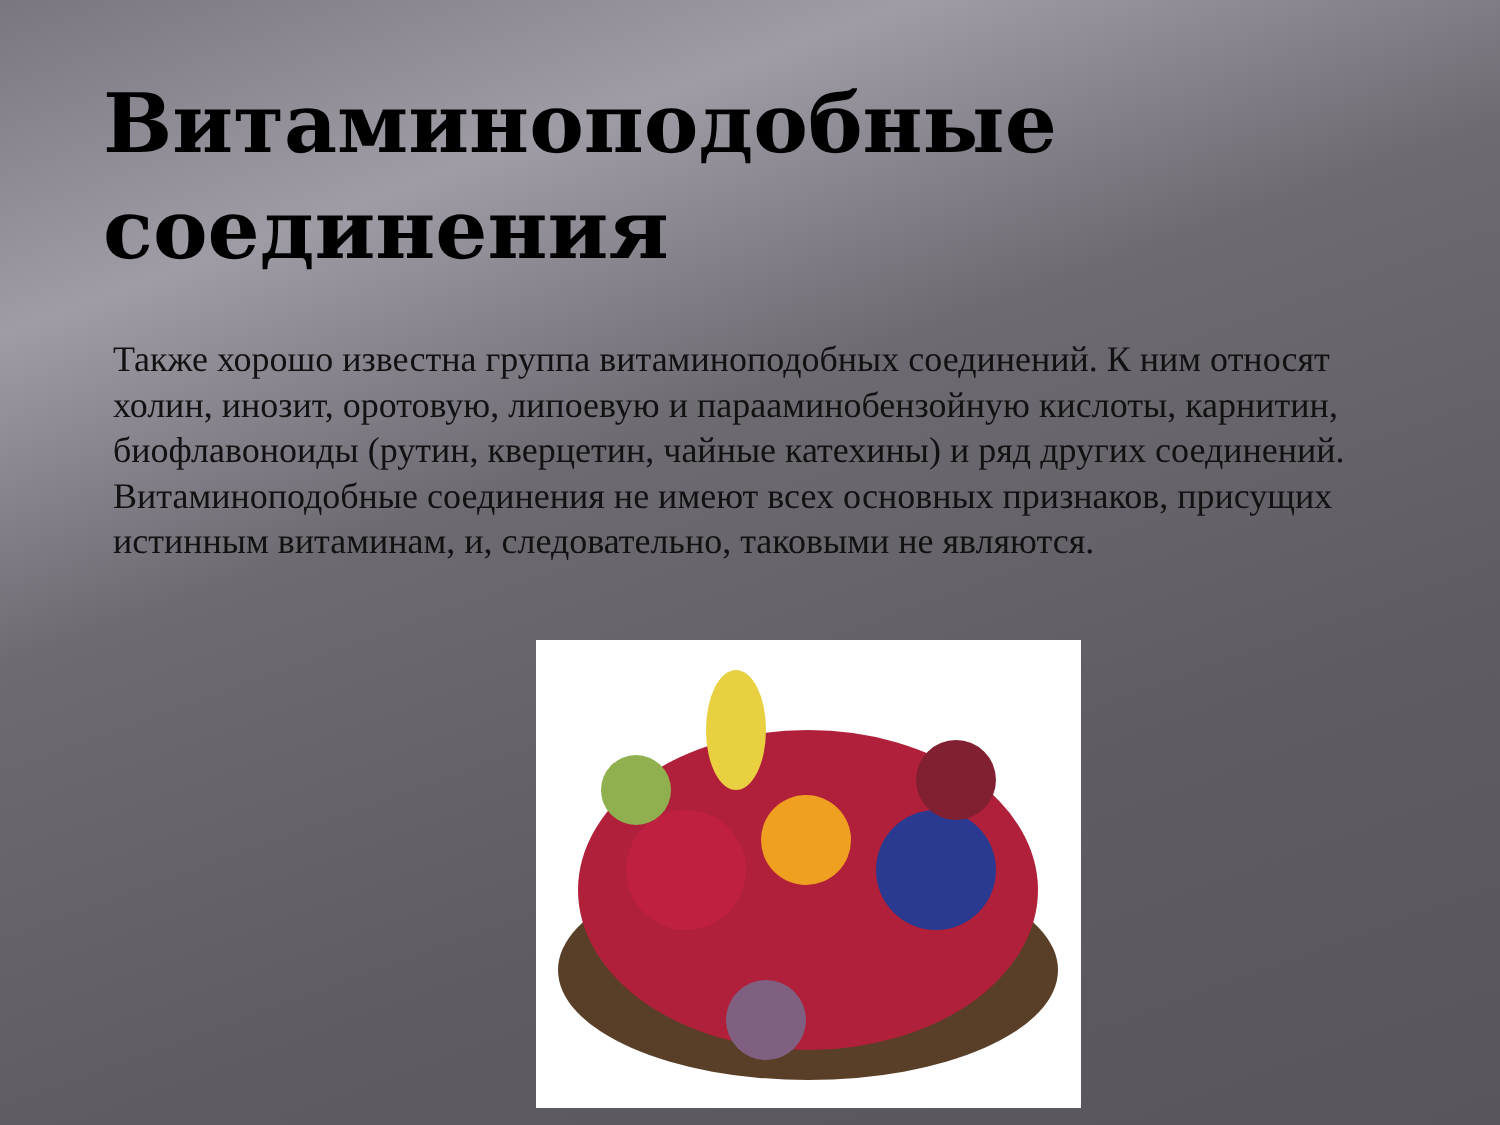Витаминоподобные соединения
Также хорошо известна группа витаминоподобных соединений. К ним относят холин, инозит, оротовую, липоевую и парааминобензойную кислоты, карнитин, биофлавоноиды (рутин, кверцетин, чайные катехины) и ряд других соединений. Витаминоподобные соединения не имеют всех основных признаков, присущих истинным витаминам, и, следовательно, таковыми не являются.